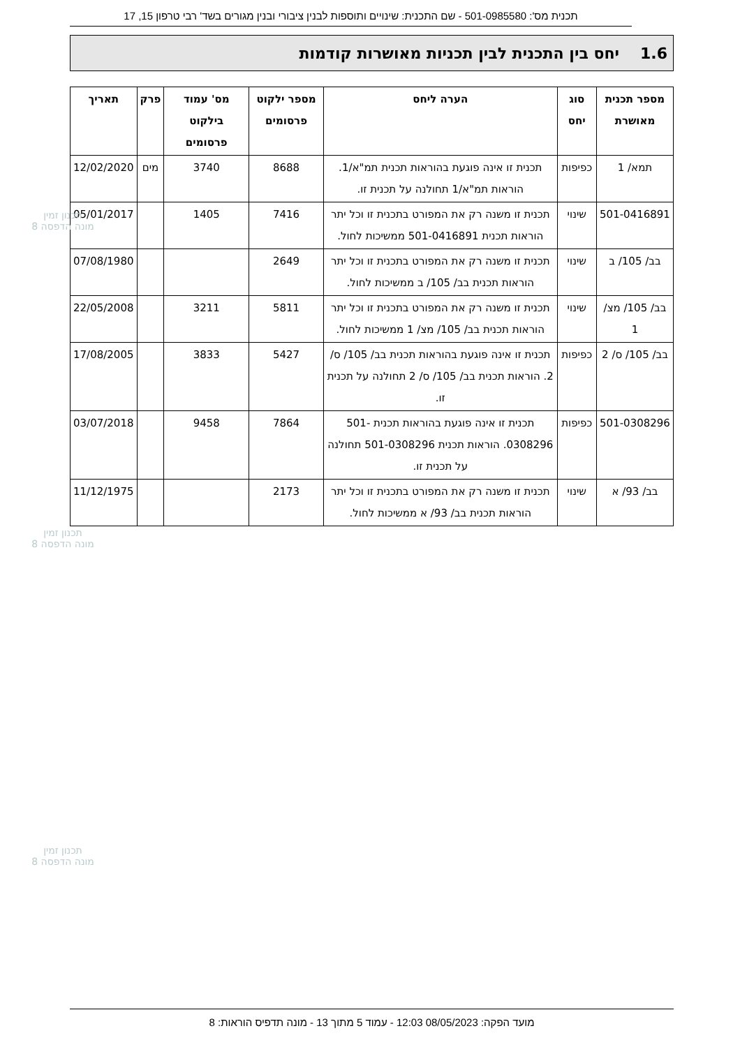תכנית מס': 501-0985580 - שם התכנית: שינויים ותוספות לבנין ציבורי ובנין מגורים בשד' רבי טרפון 15, 17
1.6 יחס בין התכנית לבין תכניות מאושרות קודמות
| מספר תכנית מאושרת | סוג יחס | הערה ליחס | מספר ילקוט פרסומים | מס' עמוד בילקוט פרסומים | פרק | תאריך |
| --- | --- | --- | --- | --- | --- | --- |
| תמא/ 1 | כפיפות | תכנית זו אינה פוגעת בהוראות תכנית תמ"א/1. הוראות תמ"א/1 תחולנה על תכנית זו. | 8688 | 3740 | מים | 12/02/2020 |
| 501-0416891 | שינוי | תכנית זו משנה רק את המפורט בתכנית זו וכל יתר הוראות תכנית 501-0416891 ממשיכות לחול. | 7416 | 1405 | | 05/01/2017 |
| בב/ 105/ ב | שינוי | תכנית זו משנה רק את המפורט בתכנית זו וכל יתר הוראות תכנית בב/ 105/ ב ממשיכות לחול. | 2649 | | | 07/08/1980 |
| בב/ 105/ מצ/ 1 | שינוי | תכנית זו משנה רק את המפורט בתכנית זו וכל יתר הוראות תכנית בב/ 105/ מצ/ 1 ממשיכות לחול. | 5811 | 3211 | | 22/05/2008 |
| בב/ 105/ ס/ 2 | כפיפות | תכנית זו אינה פוגעת בהוראות תכנית בב/ 105/ ס/ 2. הוראות תכנית בב/ 105/ ס/ 2 תחולנה על תכנית זו. | 5427 | 3833 | | 17/08/2005 |
| 501-0308296 | כפיפות | תכנית זו אינה פוגעת בהוראות תכנית 501-0308296. הוראות תכנית 501-0308296 תחולנה על תכנית זו. | 7864 | 9458 | | 03/07/2018 |
| בב/ 93/ א | שינוי | תכנית זו משנה רק את המפורט בתכנית זו וכל יתר הוראות תכנית בב/ 93/ א ממשיכות לחול. | 2173 | | | 11/12/1975 |
תכנון זמין
מונה הדפסה 8
תכנון זמין
מונה הדפסה 8
תכנון זמין
מונה הדפסה 8
מועד הפקה: 08/05/2023 12:03 - עמוד 5 מתוך 13 - מונה תדפיס הוראות: 8